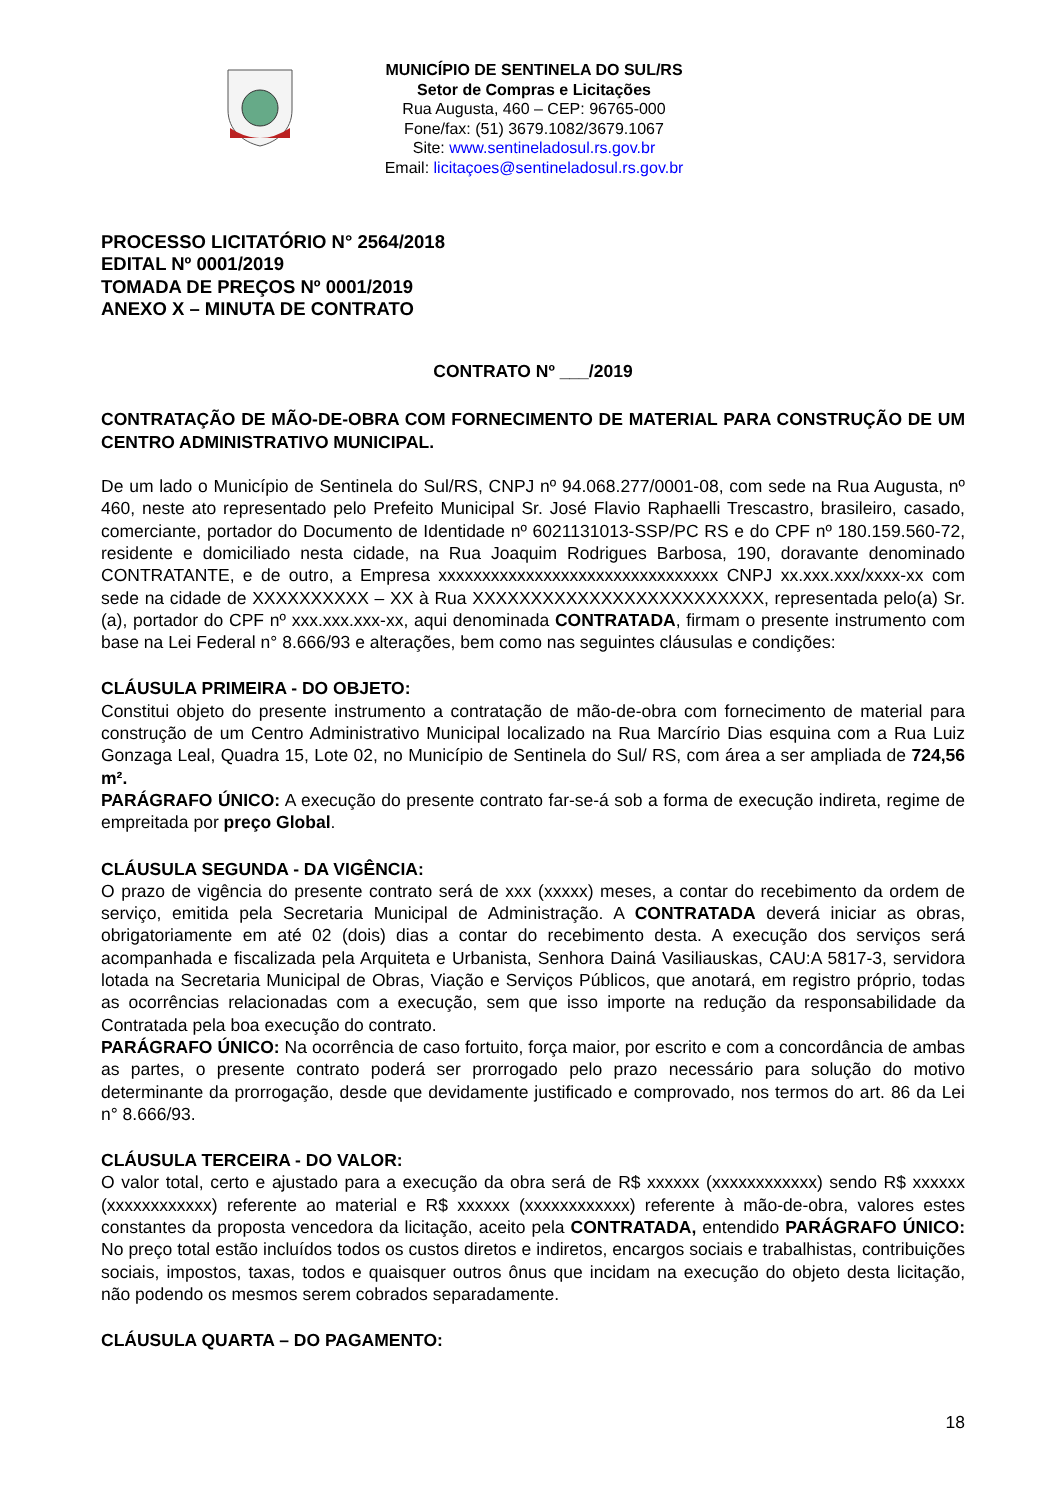MUNICÍPIO DE SENTINELA DO SUL/RS
Setor de Compras e Licitações
Rua Augusta, 460 – CEP: 96765-000
Fone/fax: (51) 3679.1082/3679.1067
Site: www.sentineladosul.rs.gov.br
Email: licitaçoes@sentineladosul.rs.gov.br
PROCESSO LICITATÓRIO N° 2564/2018
EDITAL Nº 0001/2019
TOMADA DE PREÇOS Nº 0001/2019
ANEXO X – MINUTA DE CONTRATO
CONTRATO Nº ___/2019
CONTRATAÇÃO DE MÃO-DE-OBRA COM FORNECIMENTO DE MATERIAL PARA CONSTRUÇÃO DE UM CENTRO ADMINISTRATIVO MUNICIPAL.
De um lado o Município de Sentinela do Sul/RS, CNPJ nº 94.068.277/0001-08, com sede na Rua Augusta, nº 460, neste ato representado pelo Prefeito Municipal Sr. José Flavio Raphaelli Trescastro, brasileiro, casado, comerciante, portador do Documento de Identidade nº 6021131013-SSP/PC RS e do CPF nº 180.159.560-72, residente e domiciliado nesta cidade, na Rua Joaquim Rodrigues Barbosa, 190, doravante denominado CONTRATANTE, e de outro, a Empresa xxxxxxxxxxxxxxxxxxxxxxxxxxxxxxxx CNPJ xx.xxx.xxx/xxxx-xx com sede na cidade de XXXXXXXXXX – XX à Rua XXXXXXXXXXXXXXXXXXXXXXXXX, representada pelo(a) Sr.(a), portador do CPF nº xxx.xxx.xxx-xx, aqui denominada CONTRATADA, firmam o presente instrumento com base na Lei Federal n° 8.666/93 e alterações, bem como nas seguintes cláusulas e condições:
CLÁUSULA PRIMEIRA - DO OBJETO:
Constitui objeto do presente instrumento a contratação de mão-de-obra com fornecimento de material para construção de um Centro Administrativo Municipal localizado na Rua Marcírio Dias esquina com a Rua Luiz Gonzaga Leal, Quadra 15, Lote 02, no Município de Sentinela do Sul/ RS, com área a ser ampliada de 724,56 m².
PARÁGRAFO ÚNICO: A execução do presente contrato far-se-á sob a forma de execução indireta, regime de empreitada por preço Global.
CLÁUSULA SEGUNDA - DA VIGÊNCIA:
O prazo de vigência do presente contrato será de xxx (xxxxx) meses, a contar do recebimento da ordem de serviço, emitida pela Secretaria Municipal de Administração. A CONTRATADA deverá iniciar as obras, obrigatoriamente em até 02 (dois) dias a contar do recebimento desta. A execução dos serviços será acompanhada e fiscalizada pela Arquiteta e Urbanista, Senhora Dainá Vasiliauskas, CAU:A 5817-3, servidora lotada na Secretaria Municipal de Obras, Viação e Serviços Públicos, que anotará, em registro próprio, todas as ocorrências relacionadas com a execução, sem que isso importe na redução da responsabilidade da Contratada pela boa execução do contrato.
PARÁGRAFO ÚNICO: Na ocorrência de caso fortuito, força maior, por escrito e com a concordância de ambas as partes, o presente contrato poderá ser prorrogado pelo prazo necessário para solução do motivo determinante da prorrogação, desde que devidamente justificado e comprovado, nos termos do art. 86 da Lei n° 8.666/93.
CLÁUSULA TERCEIRA - DO VALOR:
O valor total, certo e ajustado para a execução da obra será de R$ xxxxxx (xxxxxxxxxxxx) sendo R$ xxxxxx (xxxxxxxxxxxx) referente ao material e R$ xxxxxx (xxxxxxxxxxxx) referente à mão-de-obra, valores estes constantes da proposta vencedora da licitação, aceito pela CONTRATADA, entendido PARÁGRAFO ÚNICO: No preço total estão incluídos todos os custos diretos e indiretos, encargos sociais e trabalhistas, contribuições sociais, impostos, taxas, todos e quaisquer outros ônus que incidam na execução do objeto desta licitação, não podendo os mesmos serem cobrados separadamente.
CLÁUSULA QUARTA – DO PAGAMENTO:
18